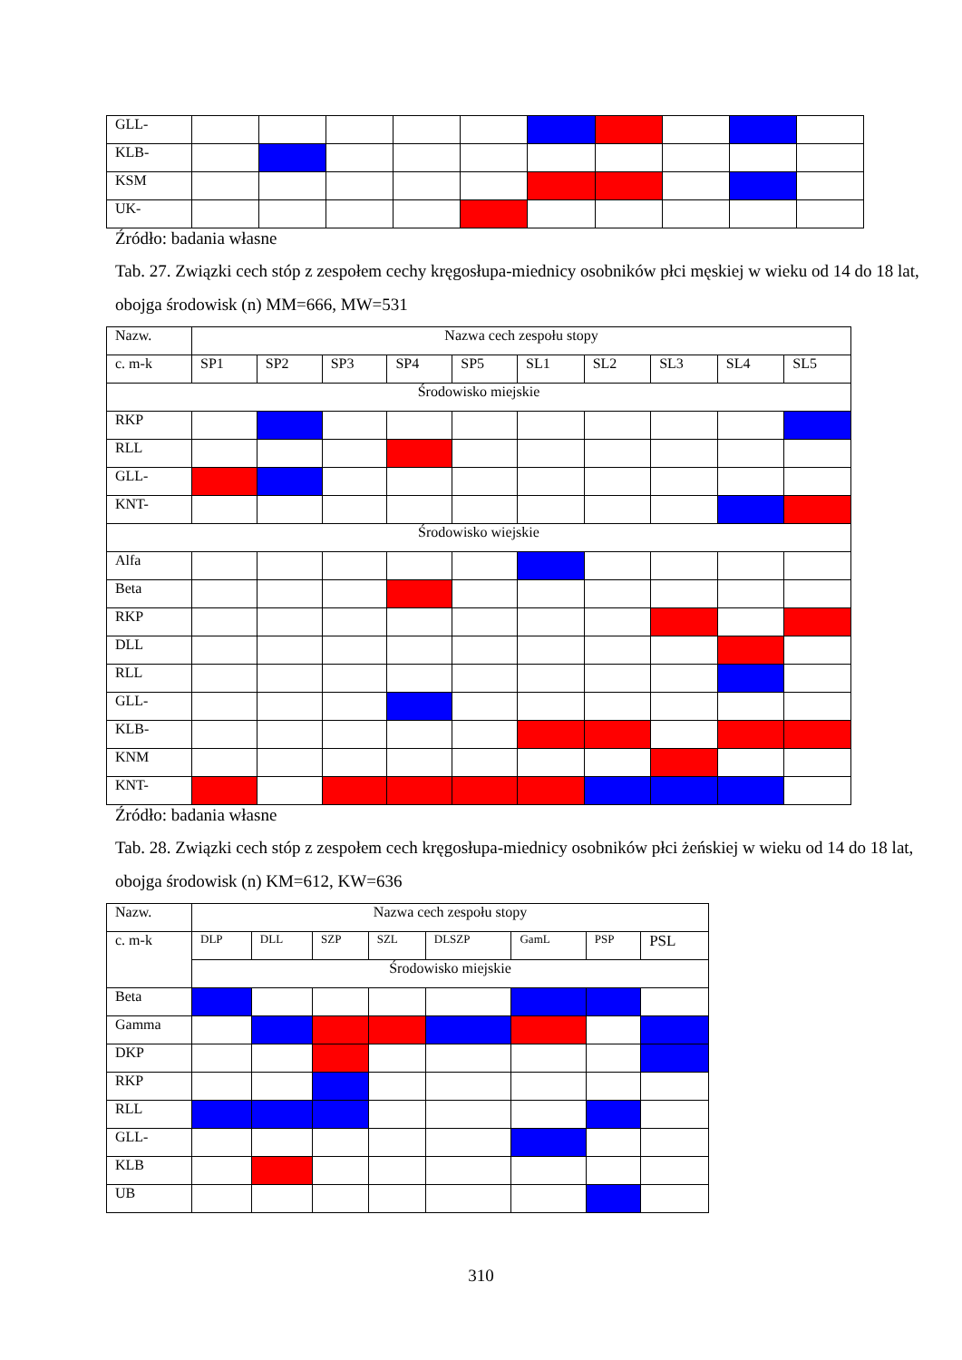| GLL- | | | | | | | | | | |
| KLB- | | | | | | | | | | |
| KSM | | | | | | | | | | |
| UK- | | | | | | | | | | |
Źródło: badania własne
Tab. 27. Związki cech stóp z zespołem cechy kręgosłupa-miednicy osobników płci męskiej w wieku od 14 do 18 lat, obojga środowisk (n) MM=666, MW=531
| Nazw. | Nazwa cech zespołu stopy | | | | | | | | | |
| --- | --- | --- | --- | --- | --- | --- | --- | --- | --- | --- |
| c. m-k | SP1 | SP2 | SP3 | SP4 | SP5 | SL1 | SL2 | SL3 | SL4 | SL5 |
| Środowisko miejskie | | | | | | | | | | |
| RKP | | | | | | | | | | |
| RLL | | | | | | | | | | |
| GLL- | | | | | | | | | | |
| KNT- | | | | | | | | | | |
| Środowisko wiejskie | | | | | | | | | | |
| Alfa | | | | | | | | | | |
| Beta | | | | | | | | | | |
| RKP | | | | | | | | | | |
| DLL | | | | | | | | | | |
| RLL | | | | | | | | | | |
| GLL- | | | | | | | | | | |
| KLB- | | | | | | | | | | |
| KNM | | | | | | | | | | |
| KNT- | | | | | | | | | | |
Źródło: badania własne
Tab. 28. Związki cech stóp z zespołem cech kręgosłupa-miednicy osobników płci żeńskiej w wieku od 14 do 18 lat, obojga środowisk (n) KM=612, KW=636
| Nazw. | Nazwa cech zespołu stopy | | | | | | | |
| c. m-k | DLP | DLL | SZP | SZL | DLSZP | GamL | PSP | PSL |
| | Środowisko miejskie | | | | | | | |
| Beta | | | | | | | | |
| Gamma | | | | | | | | |
| DKP | | | | | | | | |
| RKP | | | | | | | | |
| RLL | | | | | | | | |
| GLL- | | | | | | | | |
| KLB | | | | | | | | |
| UB | | | | | | | | |
310